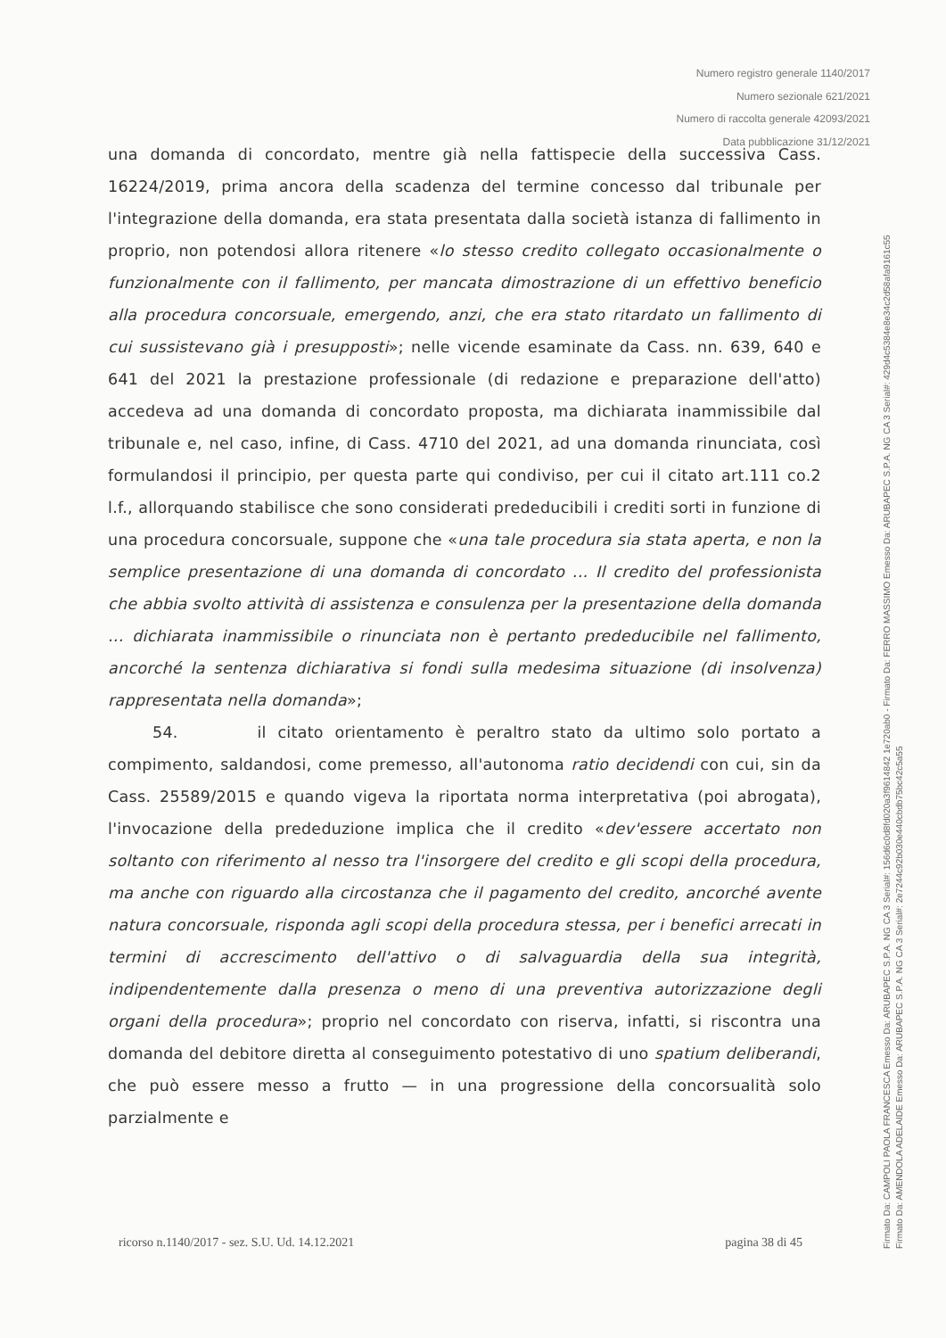Numero registro generale 1140/2017
Numero sezionale 621/2021
Numero di raccolta generale 42093/2021
Data pubblicazione 31/12/2021
una domanda di concordato, mentre già nella fattispecie della successiva Cass. 16224/2019, prima ancora della scadenza del termine concesso dal tribunale per l'integrazione della domanda, era stata presentata dalla società istanza di fallimento in proprio, non potendosi allora ritenere «lo stesso credito collegato occasionalmente o funzionalmente con il fallimento, per mancata dimostrazione di un effettivo beneficio alla procedura concorsuale, emergendo, anzi, che era stato ritardato un fallimento di cui sussistevano già i presupposti»; nelle vicende esaminate da Cass. nn. 639, 640 e 641 del 2021 la prestazione professionale (di redazione e preparazione dell'atto) accedeva ad una domanda di concordato proposta, ma dichiarata inammissibile dal tribunale e, nel caso, infine, di Cass. 4710 del 2021, ad una domanda rinunciata, così formulandosi il principio, per questa parte qui condiviso, per cui il citato art.111 co.2 l.f., allorquando stabilisce che sono considerati prededucibili i crediti sorti in funzione di una procedura concorsuale, suppone che «una tale procedura sia stata aperta, e non la semplice presentazione di una domanda di concordato ... Il credito del professionista che abbia svolto attività di assistenza e consulenza per la presentazione della domanda ... dichiarata inammissibile o rinunciata non è pertanto prededucibile nel fallimento, ancorché la sentenza dichiarativa si fondi sulla medesima situazione (di insolvenza) rappresentata nella domanda»;
54. il citato orientamento è peraltro stato da ultimo solo portato a compimento, saldandosi, come premesso, all'autonoma ratio decidendi con cui, sin da Cass. 25589/2015 e quando vigeva la riportata norma interpretativa (poi abrogata), l'invocazione della prededuzione implica che il credito «dev'essere accertato non soltanto con riferimento al nesso tra l'insorgere del credito e gli scopi della procedura, ma anche con riguardo alla circostanza che il pagamento del credito, ancorché avente natura concorsuale, risponda agli scopi della procedura stessa, per i benefici arrecati in termini di accrescimento dell'attivo o di salvaguardia della sua integrità, indipendentemente dalla presenza o meno di una preventiva autorizzazione degli organi della procedura»; proprio nel concordato con riserva, infatti, si riscontra una domanda del debitore diretta al conseguimento potestativo di uno spatium deliberandi, che può essere messo a frutto — in una progressione della concorsualità solo parzialmente e
ricorso n.1140/2017 - sez. S.U. Ud. 14.12.2021 pagina 38 di 45
Firmato Da: CAMPOLI PAOLA FRANCESCA Emesso Da: ARUBAPEC S.P.A. NG CA 3 Serial#: 156d6c0d8fd020a3f9614842 1e720ab0 - Firmato Da: FERRO MASSIMO Emesso Da: ARUBAPEC S.P.A. NG CA 3 Serial#: 429d4c5384e8e34c2d58afa9161c55
Firmato Da: AMENDOLA ADELAIDE Emesso Da: ARUBAPEC S.P.A. NG CA 3 Serial#: 2e7244c92b030e440cbdb75bc42c5a55